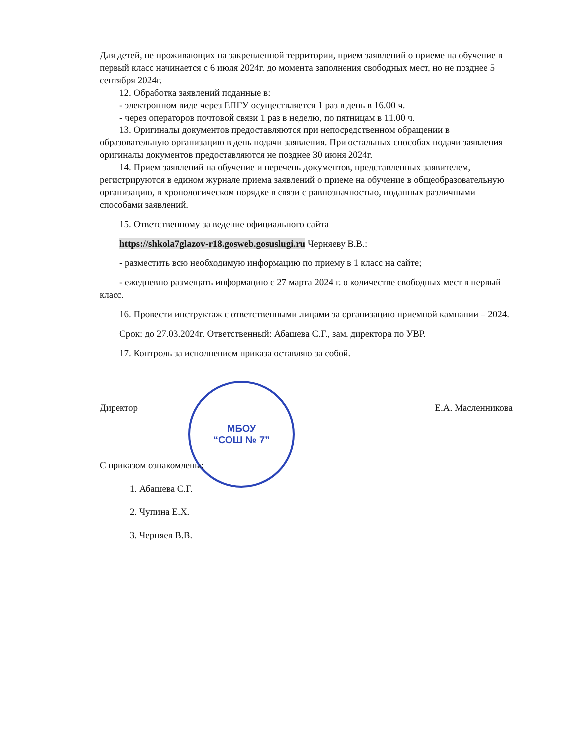МБОУ
“СОШ № 7”
Для детей, не проживающих на закрепленной территории, прием заявлений о приеме на обучение в первый класс начинается с 6 июля 2024г. до момента заполнения свободных мест, но не позднее 5 сентября 2024г.
12. Обработка заявлений поданные в:
- электронном виде через ЕПГУ осуществляется 1 раз в день в 16.00 ч.
- через операторов почтовой связи 1 раз в неделю, по пятницам в 11.00 ч.
13. Оригиналы документов предоставляются при непосредственном обращении в образовательную организацию в день подачи заявления. При остальных способах подачи заявления оригиналы документов предоставляются не позднее 30 июня 2024г.
14. Прием заявлений на обучение и перечень документов, представленных заявителем, регистрируются в едином журнале приема заявлений о приеме на обучение в общеобразовательную организацию, в хронологическом порядке в связи с равнозначностью, поданных различными способами заявлений.
15. Ответственному за ведение официального сайта
https://shkola7glazov-r18.gosweb.gosuslugi.ru Черняеву В.В.:
- разместить всю необходимую информацию по приему в 1 класс на сайте;
- ежедневно размещать информацию с 27 марта 2024 г. о количестве свободных мест в первый класс.
16. Провести инструктаж с ответственными лицами за организацию приемной кампании – 2024.
Срок: до 27.03.2024г. Ответственный: Абашева С.Г., зам. директора по УВР.
17. Контроль за исполнением приказа оставляю за собой.
Директор Е.А. Масленникова
С приказом ознакомлены:
1. Абашева С.Г.
2. Чупина Е.Х.
3. Черняев В.В.